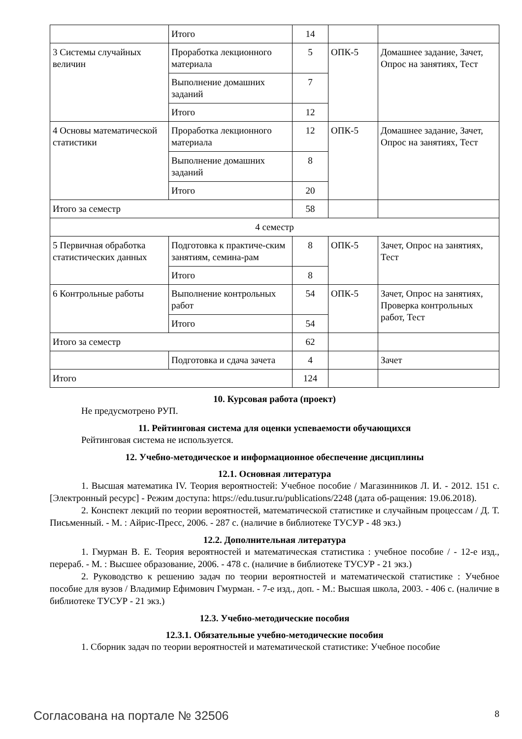| | Итого | 14 | | |
| 3 Системы случайных величин | Проработка лекционного материала | 5 | ОПК-5 | Домашнее задание, Зачет, Опрос на занятиях, Тест |
| | Выполнение домашних заданий | 7 | | |
| | Итого | 12 | | |
| 4 Основы математической статистики | Проработка лекционного материала | 12 | ОПК-5 | Домашнее задание, Зачет, Опрос на занятиях, Тест |
| | Выполнение домашних заданий | 8 | | |
| | Итого | 20 | | |
| Итого за семестр | | 58 | | |
| 4 семестр | | | | |
| 5 Первичная обработка статистических данных | Подготовка к практиче-ским занятиям, семина-рам | 8 | ОПК-5 | Зачет, Опрос на занятиях, Тест |
| | Итого | 8 | | |
| 6 Контрольные работы | Выполнение контрольных работ | 54 | ОПК-5 | Зачет, Опрос на занятиях, Проверка контрольных работ, Тест |
| | Итого | 54 | | |
| Итого за семестр | | 62 | | |
| | Подготовка и сдача зачета | 4 | | Зачет |
| Итого | | 124 | | |
10. Курсовая работа (проект)
Не предусмотрено РУП.
11. Рейтинговая система для оценки успеваемости обучающихся
Рейтинговая система не используется.
12. Учебно-методическое и информационное обеспечение дисциплины
12.1. Основная литература
1. Высшая математика IV. Теория вероятностей: Учебное пособие / Магазинников Л. И. - 2012. 151 с. [Электронный ресурс] - Режим доступа: https://edu.tusur.ru/publications/2248 (дата об-ращения: 19.06.2018).
2. Конспект лекций по теории вероятностей, математической статистике и случайным процессам / Д. Т. Письменный. - М. : Айрис-Пресс, 2006. - 287 с. (наличие в библиотеке ТУСУР - 48 экз.)
12.2. Дополнительная литература
1. Гмурман В. Е. Теория вероятностей и математическая статистика : учебное пособие / - 12-е изд., перераб. - М. : Высшее образование, 2006. - 478 с. (наличие в библиотеке ТУСУР - 21 экз.)
2. Руководство к решению задач по теории вероятностей и математической статистике : Учебное пособие для вузов / Владимир Ефимович Гмурман. - 7-е изд., доп. - М.: Высшая школа, 2003. - 406 с. (наличие в библиотеке ТУСУР - 21 экз.)
12.3. Учебно-методические пособия
12.3.1. Обязательные учебно-методические пособия
1. Сборник задач по теории вероятностей и математической статистике: Учебное пособие
Согласована на портале № 32506 8